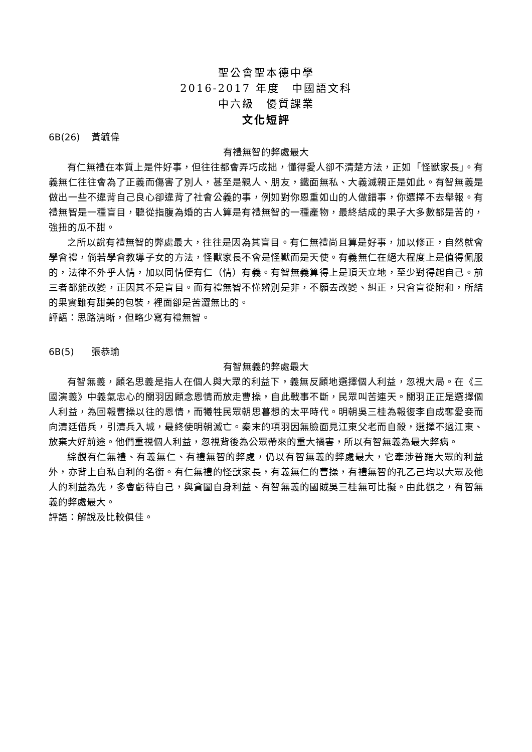聖公會聖本德中學
2016-2017 年度　中國語文科
中六級　優質課業
文化短評
6B(26) 黃毓偉
有禮無智的弊處最大
有仁無禮在本質上是件好事，但往往都會弄巧成拙，懂得愛人卻不清楚方法，正如「怪獸家長」。有義無仁往往會為了正義而傷害了別人，甚至是親人、朋友，鐵面無私、大義滅親正是如此。有智無義是做出一些不違背自己良心卻違背了社會公義的事，例如對你恩重如山的人做錯事，你選擇不去舉報。有禮無智是一種盲目，聽從指腹為婚的古人算是有禮無智的一種產物，最終結成的果子大多數都是苦的，強扭的瓜不甜。
之所以說有禮無智的弊處最大，往往是因為其盲目。有仁無禮尚且算是好事，加以修正，自然就會學會禮，倘若學會教導子女的方法，怪獸家長不會是怪獸而是天使。有義無仁在絕大程度上是值得佩服的，法律不外乎人情，加以同情便有仁（情）有義。有智無義算得上是頂天立地，至少對得起自己。前三者都能改變，正因其不是盲目。而有禮無智不懂辨別是非，不願去改變、糾正，只會盲從附和，所結的果實雖有甜美的包裝，裡面卻是苦澀無比的。
評語：思路清晰，但略少寫有禮無智。
6B(5) 張恭瑜
有智無義的弊處最大
有智無義，顧名思義是指人在個人與大眾的利益下，義無反顧地選擇個人利益，忽視大局。在《三國演義》中義氣忠心的關羽因顧念恩情而放走曹操，自此戰事不斷，民眾叫苦連天。關羽正正是選擇個人利益，為回報曹操以往的恩情，而犧牲民眾朝思暮想的太平時代。明朝吳三桂為報復李自成奪愛妾而向清廷借兵，引清兵入城，最終使明朝滅亡。秦末的項羽因無臉面見江東父老而自殺，選擇不過江東、放棄大好前途。他們重視個人利益，忽視背後為公眾帶來的重大禍害，所以有智無義為最大弊病。
綜觀有仁無禮、有義無仁、有禮無智的弊處，仍以有智無義的弊處最大，它牽涉普羅大眾的利益外，亦背上自私自利的名銜。有仁無禮的怪獸家長，有義無仁的曹操，有禮無智的孔乙己均以大眾及他人的利益為先，多會虧待自己，與貪圖自身利益、有智無義的國賊吳三桂無可比擬。由此觀之，有智無義的弊處最大。
評語：解說及比較俱佳。